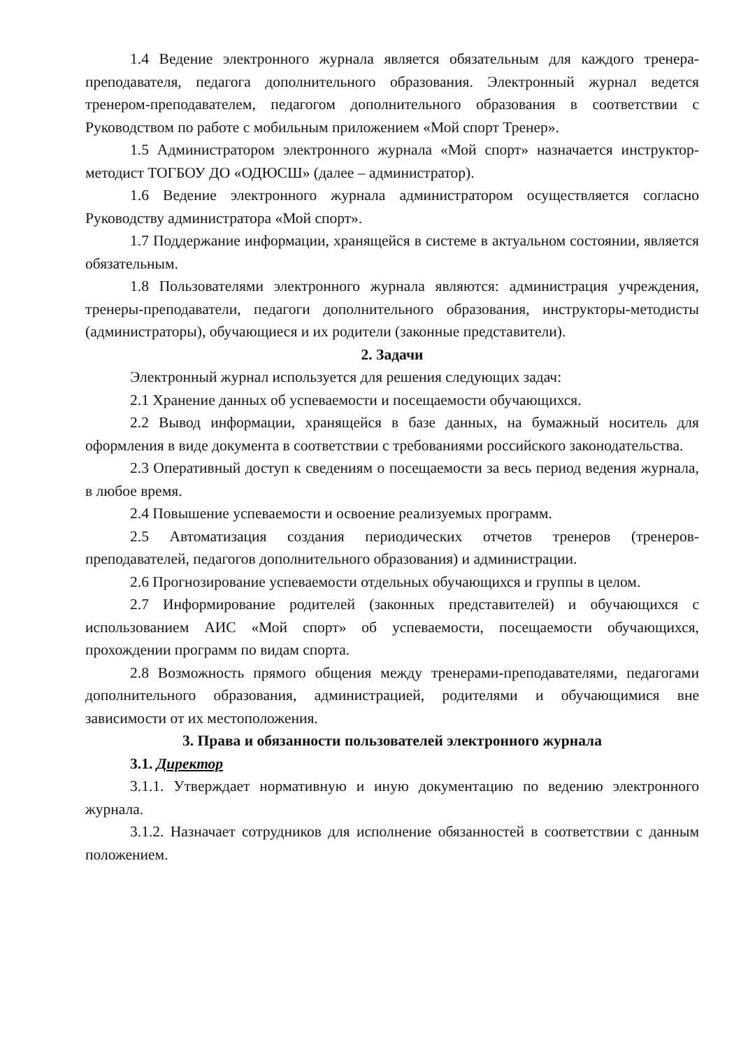1.4 Ведение электронного журнала является обязательным для каждого тренера-преподавателя, педагога дополнительного образования. Электронный журнал ведется тренером-преподавателем, педагогом дополнительного образования в соответствии с Руководством по работе с мобильным приложением «Мой спорт Тренер».
1.5 Администратором электронного журнала «Мой спорт» назначается инструктор-методист ТОГБОУ ДО «ОДЮСШ» (далее – администратор).
1.6 Ведение электронного журнала администратором осуществляется согласно Руководству администратора «Мой спорт».
1.7 Поддержание информации, хранящейся в системе в актуальном состоянии, является обязательным.
1.8 Пользователями электронного журнала являются: администрация учреждения, тренеры-преподаватели, педагоги дополнительного образования, инструкторы-методисты (администраторы), обучающиеся и их родители (законные представители).
2. Задачи
Электронный журнал используется для решения следующих задач:
2.1 Хранение данных об успеваемости и посещаемости обучающихся.
2.2 Вывод информации, хранящейся в базе данных, на бумажный носитель для оформления в виде документа в соответствии с требованиями российского законодательства.
2.3 Оперативный доступ к сведениям о посещаемости за весь период ведения журнала, в любое время.
2.4 Повышение успеваемости и освоение реализуемых программ.
2.5 Автоматизация создания периодических отчетов тренеров (тренеров-преподавателей, педагогов дополнительного образования) и администрации.
2.6 Прогнозирование успеваемости отдельных обучающихся и группы в целом.
2.7 Информирование родителей (законных представителей) и обучающихся с использованием АИС «Мой спорт» об успеваемости, посещаемости обучающихся, прохождении программ по видам спорта.
2.8 Возможность прямого общения между тренерами-преподавателями, педагогами дополнительного образования, администрацией, родителями и обучающимися вне зависимости от их местоположения.
3. Права и обязанности пользователей электронного журнала
3.1. Директор
3.1.1. Утверждает нормативную и иную документацию по ведению электронного журнала.
3.1.2. Назначает сотрудников для исполнение обязанностей в соответствии с данным положением.